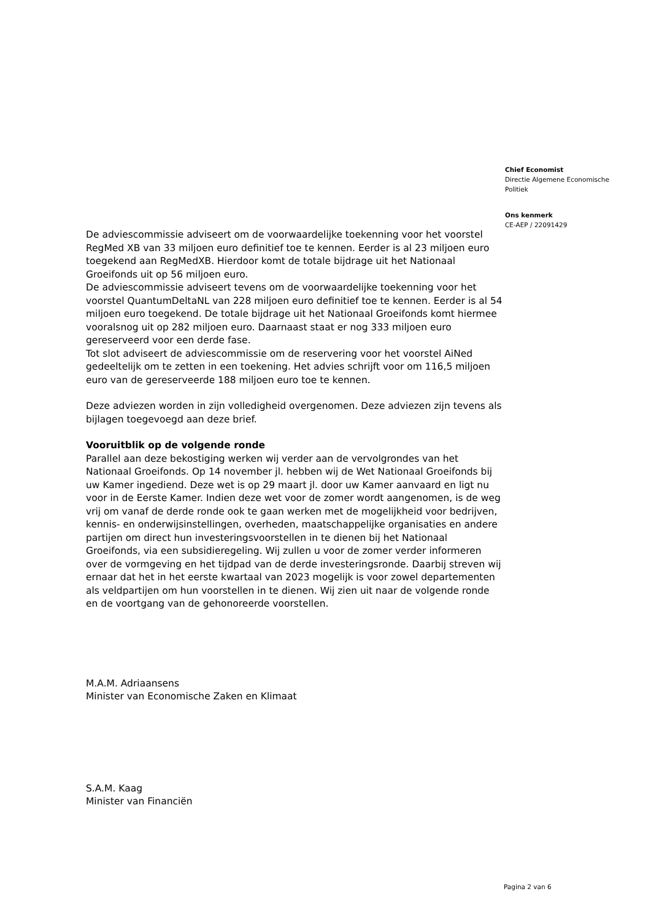Chief Economist
Directie Algemene Economische
Politiek
Ons kenmerk
CE-AEP / 22091429
De adviescommissie adviseert om de voorwaardelijke toekenning voor het voorstel RegMed XB van 33 miljoen euro definitief toe te kennen. Eerder is al 23 miljoen euro toegekend aan RegMedXB. Hierdoor komt de totale bijdrage uit het Nationaal Groeifonds uit op 56 miljoen euro.
De adviescommissie adviseert tevens om de voorwaardelijke toekenning voor het voorstel QuantumDeltaNL van 228 miljoen euro definitief toe te kennen. Eerder is al 54 miljoen euro toegekend. De totale bijdrage uit het Nationaal Groeifonds komt hiermee vooralsnog uit op 282 miljoen euro. Daarnaast staat er nog 333 miljoen euro gereserveerd voor een derde fase.
Tot slot adviseert de adviescommissie om de reservering voor het voorstel AiNed gedeeltelijk om te zetten in een toekening. Het advies schrijft voor om 116,5 miljoen euro van de gereserveerde 188 miljoen euro toe te kennen.
Deze adviezen worden in zijn volledigheid overgenomen. Deze adviezen zijn tevens als bijlagen toegevoegd aan deze brief.
Vooruitblik op de volgende ronde
Parallel aan deze bekostiging werken wij verder aan de vervolgrondes van het Nationaal Groeifonds. Op 14 november jl. hebben wij de Wet Nationaal Groeifonds bij uw Kamer ingediend. Deze wet is op 29 maart jl. door uw Kamer aanvaard en ligt nu voor in de Eerste Kamer. Indien deze wet voor de zomer wordt aangenomen, is de weg vrij om vanaf de derde ronde ook te gaan werken met de mogelijkheid voor bedrijven, kennis- en onderwijsinstellingen, overheden, maatschappelijke organisaties en andere partijen om direct hun investeringsvoorstellen in te dienen bij het Nationaal Groeifonds, via een subsidieregeling. Wij zullen u voor de zomer verder informeren over de vormgeving en het tijdpad van de derde investeringsronde. Daarbij streven wij ernaar dat het in het eerste kwartaal van 2023 mogelijk is voor zowel departementen als veldpartijen om hun voorstellen in te dienen. Wij zien uit naar de volgende ronde en de voortgang van de gehonoreerde voorstellen.
M.A.M. Adriaansens
Minister van Economische Zaken en Klimaat
S.A.M. Kaag
Minister van Financiën
Pagina 2 van 6